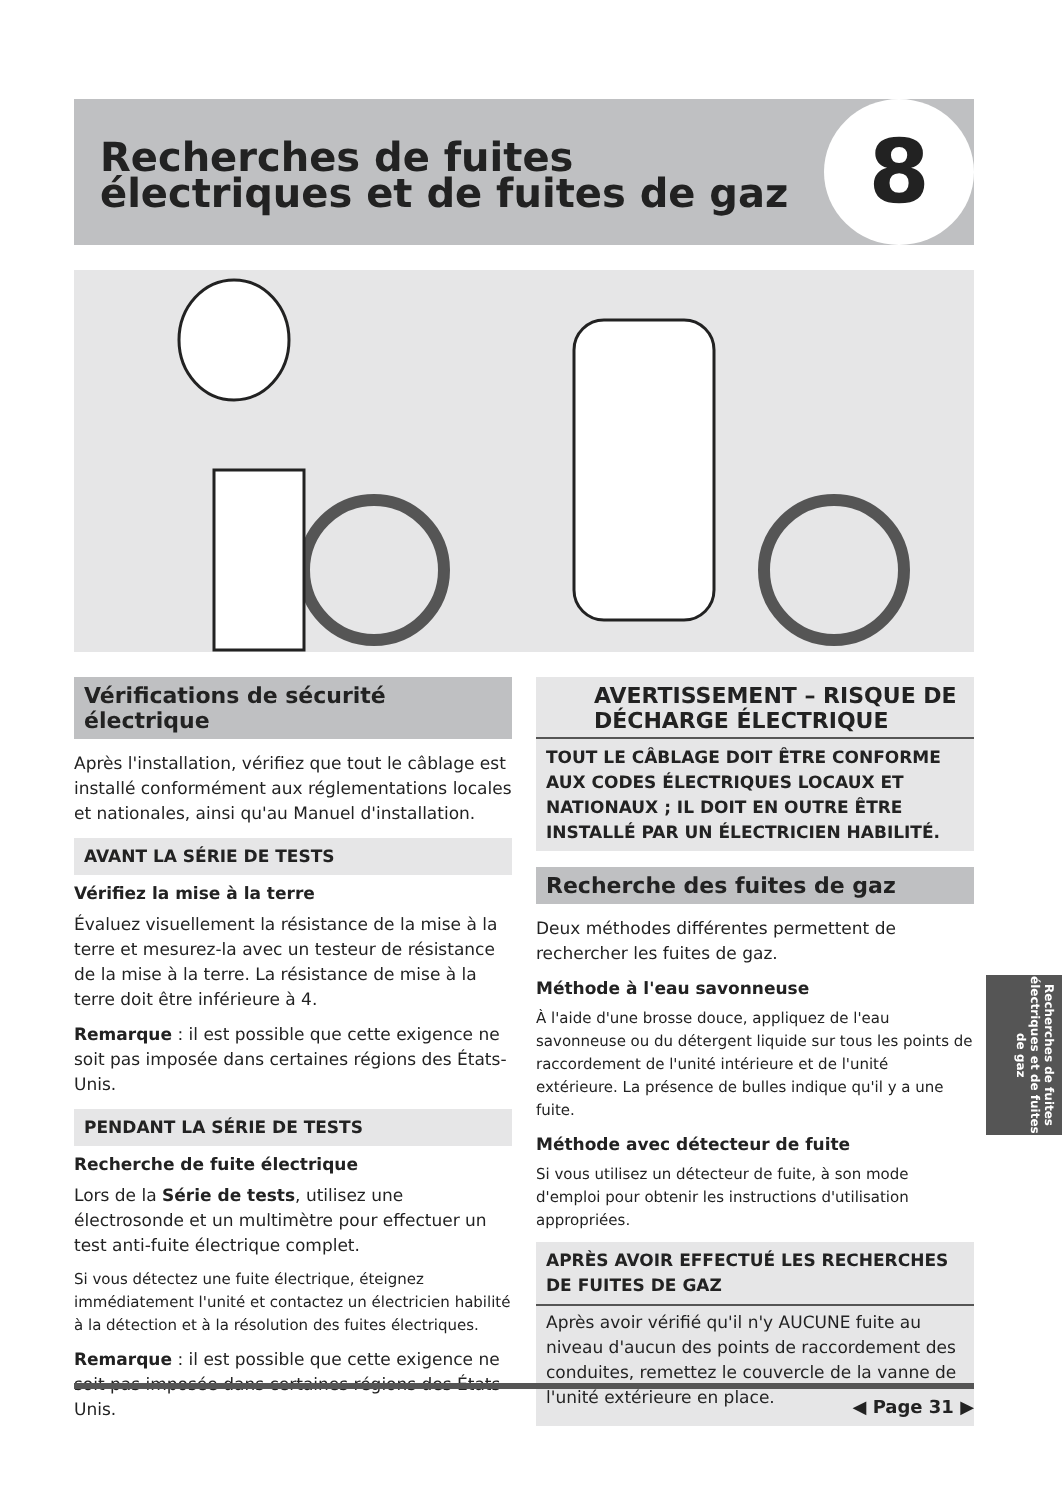Recherches de fuites
électriques et de fuites de gaz
8
Vérifications de sécurité électrique
Après l'installation, vérifiez que tout le câblage est installé conformément aux réglementations locales et nationales, ainsi qu'au Manuel d'installation.
AVANT LA SÉRIE DE TESTS
Vérifiez la mise à la terre
Évaluez visuellement la résistance de la mise à la terre et mesurez-la avec un testeur de résistance de la mise à la terre. La résistance de mise à la terre doit être inférieure à 4.
Remarque : il est possible que cette exigence ne soit pas imposée dans certaines régions des États-Unis.
PENDANT LA SÉRIE DE TESTS
Recherche de fuite électrique
Lors de la Série de tests, utilisez une électrosonde et un multimètre pour effectuer un test anti-fuite électrique complet.
Si vous détectez une fuite électrique, éteignez immédiatement l'unité et contactez un électricien habilité à la détection et à la résolution des fuites électriques.
Remarque : il est possible que cette exigence ne soit pas imposée dans certaines régions des États-Unis.
AVERTISSEMENT – RISQUE DE DÉCHARGE ÉLECTRIQUE
TOUT LE CÂBLAGE DOIT ÊTRE CONFORME AUX CODES ÉLECTRIQUES LOCAUX ET NATIONAUX ; IL DOIT EN OUTRE ÊTRE INSTALLÉ PAR UN ÉLECTRICIEN HABILITÉ.
Recherche des fuites de gaz
Deux méthodes différentes permettent de rechercher les fuites de gaz.
Méthode à l'eau savonneuse
À l'aide d'une brosse douce, appliquez de l'eau savonneuse ou du détergent liquide sur tous les points de raccordement de l'unité intérieure et de l'unité extérieure. La présence de bulles indique qu'il y a une fuite.
Méthode avec détecteur de fuite
Si vous utilisez un détecteur de fuite, à son mode d'emploi pour obtenir les instructions d'utilisation appropriées.
APRÈS AVOIR EFFECTUÉ LES RECHERCHES DE FUITES DE GAZ
Après avoir vérifié qu'il n'y AUCUNE fuite au niveau d'aucun des points de raccordement des conduites, remettez le couvercle de la vanne de l'unité extérieure en place.
Recherches de fuites électriques et de fuites de gaz
◀ Page 31 ▶